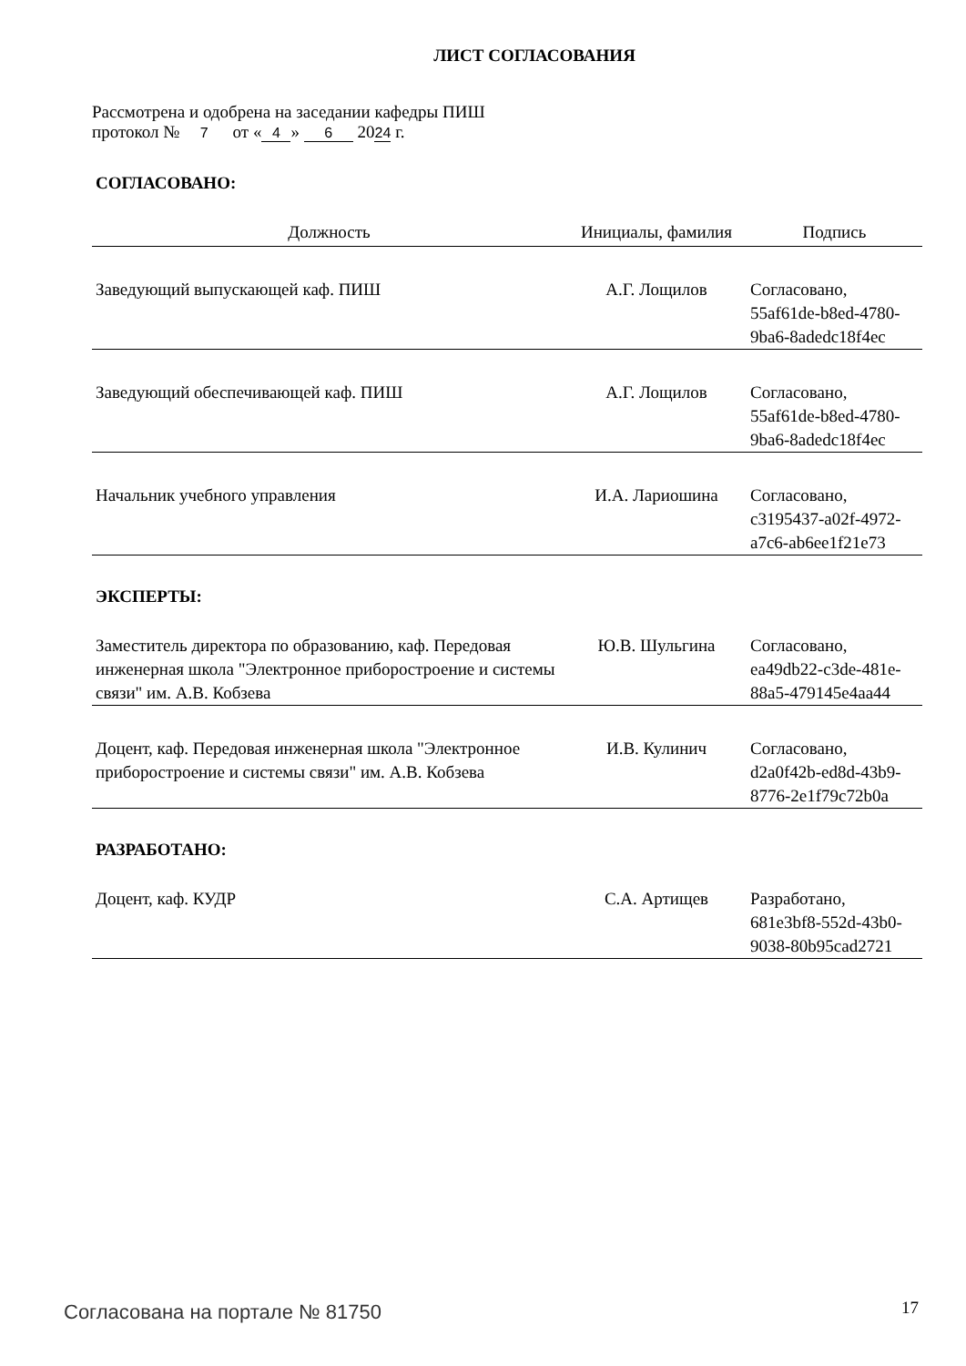ЛИСТ СОГЛАСОВАНИЯ
Рассмотрена и одобрена на заседании кафедры ПИШ
протокол № 7 от « 4 » 6 20 24 г.
СОГЛАСОВАНО:
| Должность | Инициалы, фамилия | Подпись |
| --- | --- | --- |
| Заведующий выпускающей каф. ПИШ | А.Г. Лощилов | Согласовано, 55af61de-b8ed-4780-9ba6-8adedc18f4ec |
| Заведующий обеспечивающей каф. ПИШ | А.Г. Лощилов | Согласовано, 55af61de-b8ed-4780-9ba6-8adedc18f4ec |
| Начальник учебного управления | И.А. Лариошина | Согласовано, c3195437-a02f-4972-a7c6-ab6ee1f21e73 |
ЭКСПЕРТЫ:
| Заместитель директора по образованию, каф. Передовая инженерная школа "Электронное приборостроение и системы связи" им. А.В. Кобзева | Ю.В. Шульгина | Согласовано, ea49db22-c3de-481e-88a5-479145e4aa44 |
| Доцент, каф. Передовая инженерная школа "Электронное приборостроение и системы связи" им. А.В. Кобзева | И.В. Кулинич | Согласовано, d2a0f42b-ed8d-43b9-8776-2e1f79c72b0a |
РАЗРАБОТАНО:
| Доцент, каф. КУДР | С.А. Артищев | Разработано, 681e3bf8-552d-43b0-9038-80b95cad2721 |
Согласована на портале № 81750 17